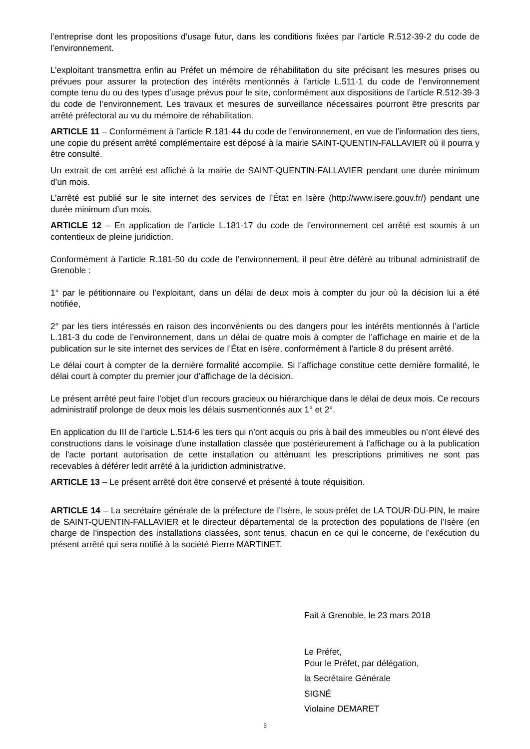l’entreprise dont les propositions d’usage futur, dans les conditions fixées par l’article R.512-39-2 du code de l’environnement.
L’exploitant transmettra enfin au Préfet un mémoire de réhabilitation du site précisant les mesures prises ou prévues pour assurer la protection des intérêts mentionnés à l’article L.511-1 du code de l’environnement compte tenu du ou des types d’usage prévus pour le site, conformément aux dispositions de l’article R.512-39-3 du code de l’environnement. Les travaux et mesures de surveillance nécessaires pourront être prescrits par arrêté préfectoral au vu du mémoire de réhabilitation.
ARTICLE 11 – Conformément à l’article R.181-44 du code de l’environnement, en vue de l’information des tiers, une copie du présent arrêté complémentaire est déposé à la mairie SAINT-QUENTIN-FALLAVIER où il pourra y être consulté.
Un extrait de cet arrêté est affiché à la mairie de SAINT-QUENTIN-FALLAVIER pendant une durée minimum d’un mois.
L’arrêté est publié sur le site internet des services de l’État en Isère (http://www.isere.gouv.fr/) pendant une durée minimum d’un mois.
ARTICLE 12 – En application de l’article L.181-17 du code de l’environnement cet arrêté est soumis à un contentieux de pleine juridiction.
Conformément à l’article R.181-50 du code de l’environnement, il peut être déféré au tribunal administratif de Grenoble :
1° par le pétitionnaire ou l’exploitant, dans un délai de deux mois à compter du jour où la décision lui a été notifiée,
2° par les tiers intéressés en raison des inconvénients ou des dangers pour les intérêts mentionnés à l’article L.181-3 du code de l’environnement, dans un délai de quatre mois à compter de l’affichage en mairie et de la publication sur le site internet des services de l’État en Isère, conformément à l’article 8 du présent arrêté.
Le délai court à compter de la dernière formalité accomplie. Si l’affichage constitue cette dernière formalité, le délai court à compter du premier jour d’affichage de la décision.
Le présent arrêté peut faire l’objet d’un recours gracieux ou hiérarchique dans le délai de deux mois. Ce recours administratif prolonge de deux mois les délais susmentionnés aux 1° et 2°.
En application du III de l’article L.514-6 les tiers qui n’ont acquis ou pris à bail des immeubles ou n’ont élevé des constructions dans le voisinage d'une installation classée que postérieurement à l'affichage ou à la publication de l'acte portant autorisation de cette installation ou atténuant les prescriptions primitives ne sont pas recevables à déférer ledit arrêté à la juridiction administrative.
ARTICLE 13 – Le présent arrêté doit être conservé et présenté à toute réquisition.
ARTICLE 14 – La secrétaire générale de la préfecture de l’Isère, le sous-préfet de LA TOUR-DU-PIN, le maire de SAINT-QUENTIN-FALLAVIER et le directeur départemental de la protection des populations de l’Isère (en charge de l’inspection des installations classées, sont tenus, chacun en ce qui le concerne, de l’exécution du présent arrêté qui sera notifié à la société Pierre MARTINET.
Fait à Grenoble, le 23 mars 2018
Le Préfet,
Pour le Préfet, par délégation,
la Secrétaire Générale
SIGNÉ
Violaine DEMARET
5